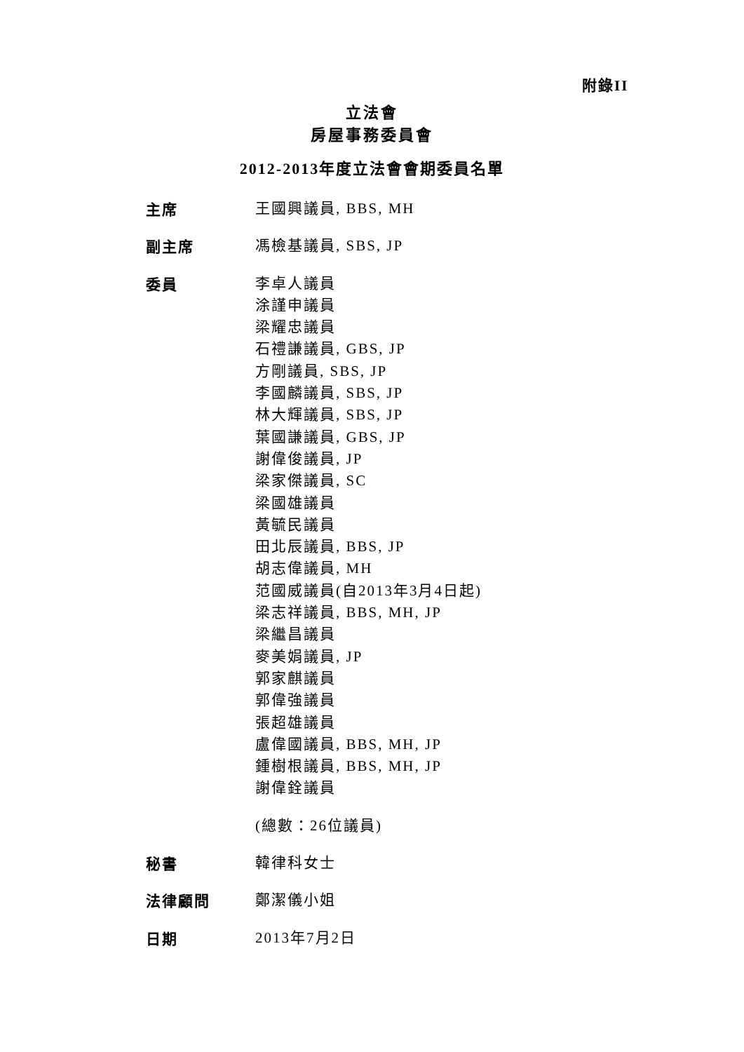附錄II
立法會
房屋事務委員會
2012-2013年度立法會會期委員名單
主席
王國興議員, BBS, MH
副主席
馮檢基議員, SBS, JP
委員
李卓人議員
涂謹申議員
梁耀忠議員
石禮謙議員, GBS, JP
方剛議員, SBS, JP
李國麟議員, SBS, JP
林大輝議員, SBS, JP
葉國謙議員, GBS, JP
謝偉俊議員, JP
梁家傑議員, SC
梁國雄議員
黃毓民議員
田北辰議員, BBS, JP
胡志偉議員, MH
范國威議員(自2013年3月4日起)
梁志祥議員, BBS, MH, JP
梁繼昌議員
麥美娟議員, JP
郭家麒議員
郭偉強議員
張超雄議員
盧偉國議員, BBS, MH, JP
鍾樹根議員, BBS, MH, JP
謝偉銓議員
(總數：26位議員)
秘書
韓律科女士
法律顧問
鄭潔儀小姐
日期
2013年7月2日